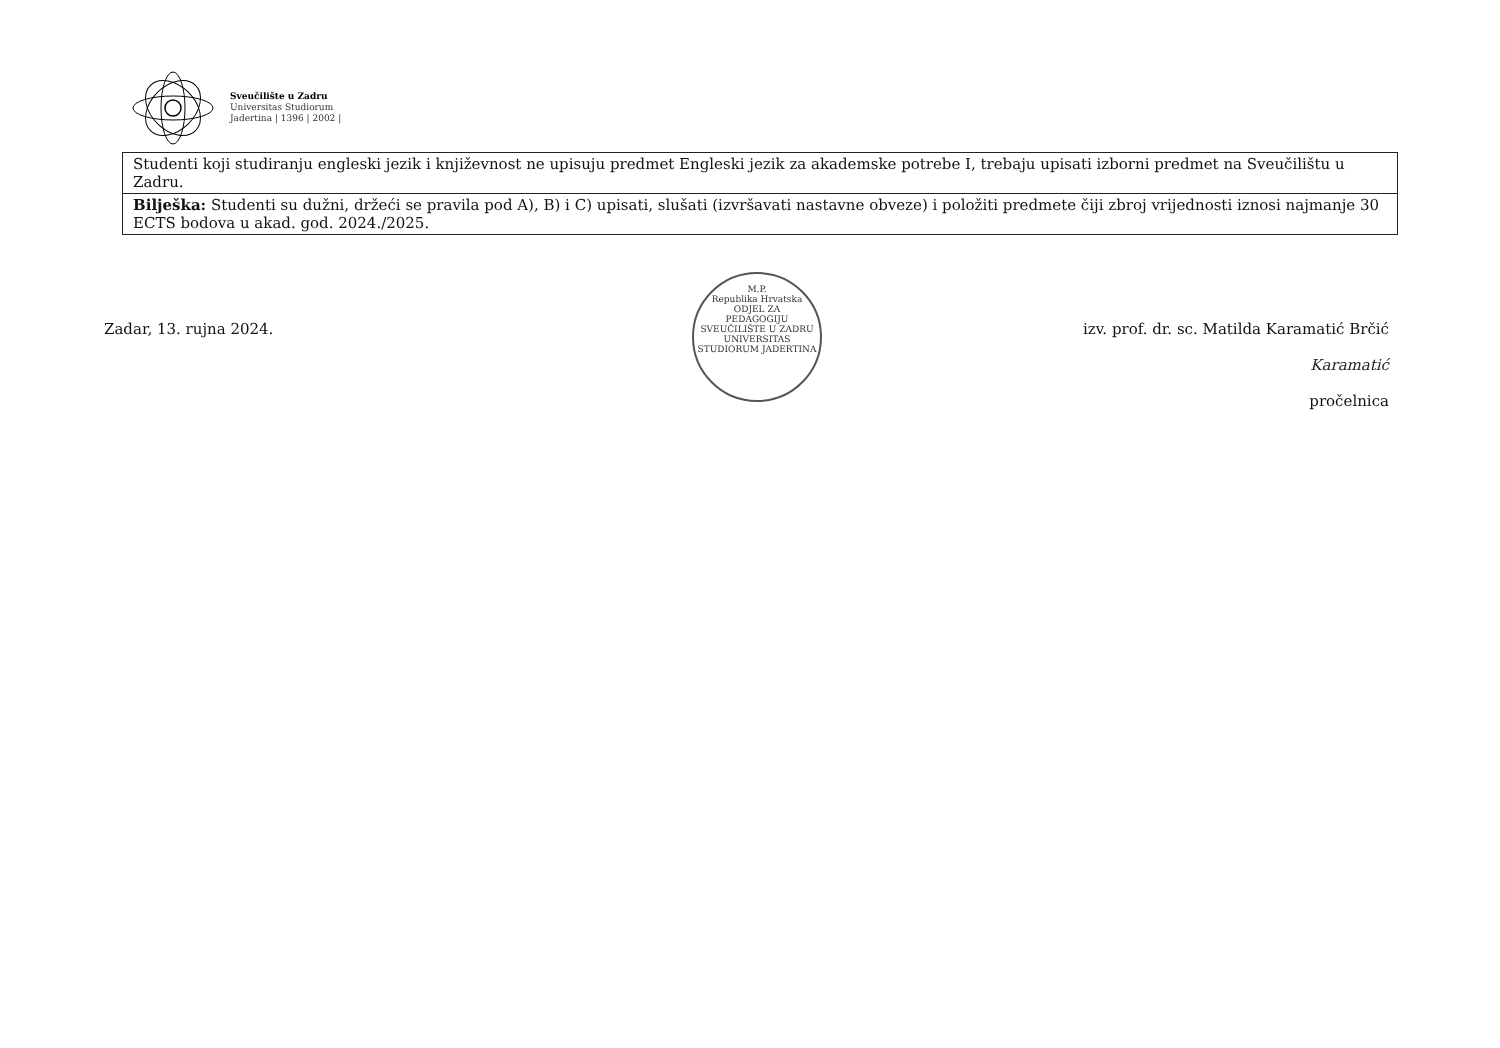Sveučilište u Zadru
Universitas Studiorum
Jadertina | 1396 | 2002 |
| Studenti koji studiranju engleski jezik i književnost ne upisuju predmet Engleski jezik za akademske potrebe I, trebaju upisati izborni predmet na Sveučilištu u Zadru. |
| Bilješka: Studenti su dužni, držeći se pravila pod A), B) i C) upisati, slušati (izvršavati nastavne obveze) i položiti predmete čiji zbroj vrijednosti iznosi najmanje 30 ECTS bodova u akad. god. 2024./2025. |
M.P.
Republika Hrvatska
ODJEL ZA
PEDAGOGIJU
SVEUČILIŠTE U ZADRU
UNIVERSITAS STUDIORUM JADERTINA
Zadar, 13. rujna 2024. izv. prof. dr. sc. Matilda Karamatić Brčić
Karamatić
pročelnica